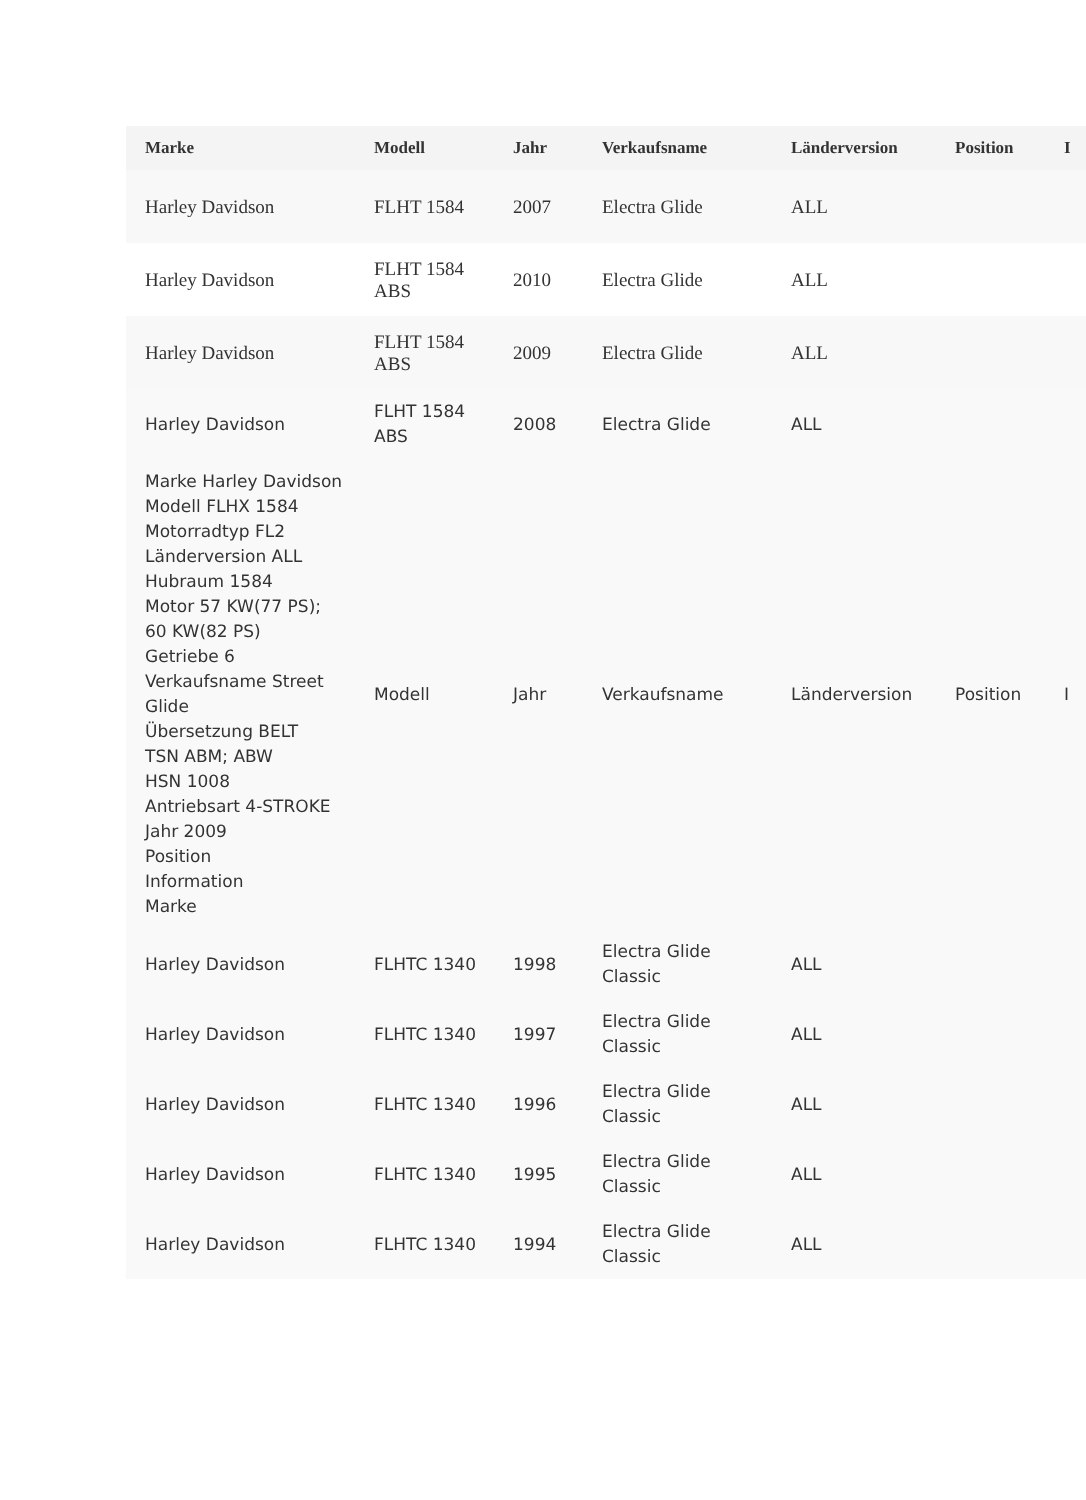| Marke | Modell | Jahr | Verkaufsname | Länderversion | Position | I |
| --- | --- | --- | --- | --- | --- | --- |
| Harley Davidson | FLHT 1584 | 2007 | Electra Glide | ALL | | |
| Harley Davidson | FLHT 1584 ABS | 2010 | Electra Glide | ALL | | |
| Harley Davidson | FLHT 1584 ABS | 2009 | Electra Glide | ALL | | |
| Harley Davidson | FLHT 1584 ABS | 2008 | Electra Glide | ALL | | |
| Marke Harley Davidson Modell FLHX 1584 Motorradtyp FL2 Länderversion ALL Hubraum 1584 Motor 57 KW(77 PS); 60 KW(82 PS) Getriebe 6 Verkaufsname Street Glide Übersetzung BELT TSN ABM; ABW HSN 1008 Antriebsart 4-STROKE Jahr 2009 Position Information Marke | Modell | Jahr | Verkaufsname | Länderversion | Position | I |
| Harley Davidson | FLHTC 1340 | 1998 | Electra Glide Classic | ALL | | |
| Harley Davidson | FLHTC 1340 | 1997 | Electra Glide Classic | ALL | | |
| Harley Davidson | FLHTC 1340 | 1996 | Electra Glide Classic | ALL | | |
| Harley Davidson | FLHTC 1340 | 1995 | Electra Glide Classic | ALL | | |
| Harley Davidson | FLHTC 1340 | 1994 | Electra Glide Classic | ALL | | |